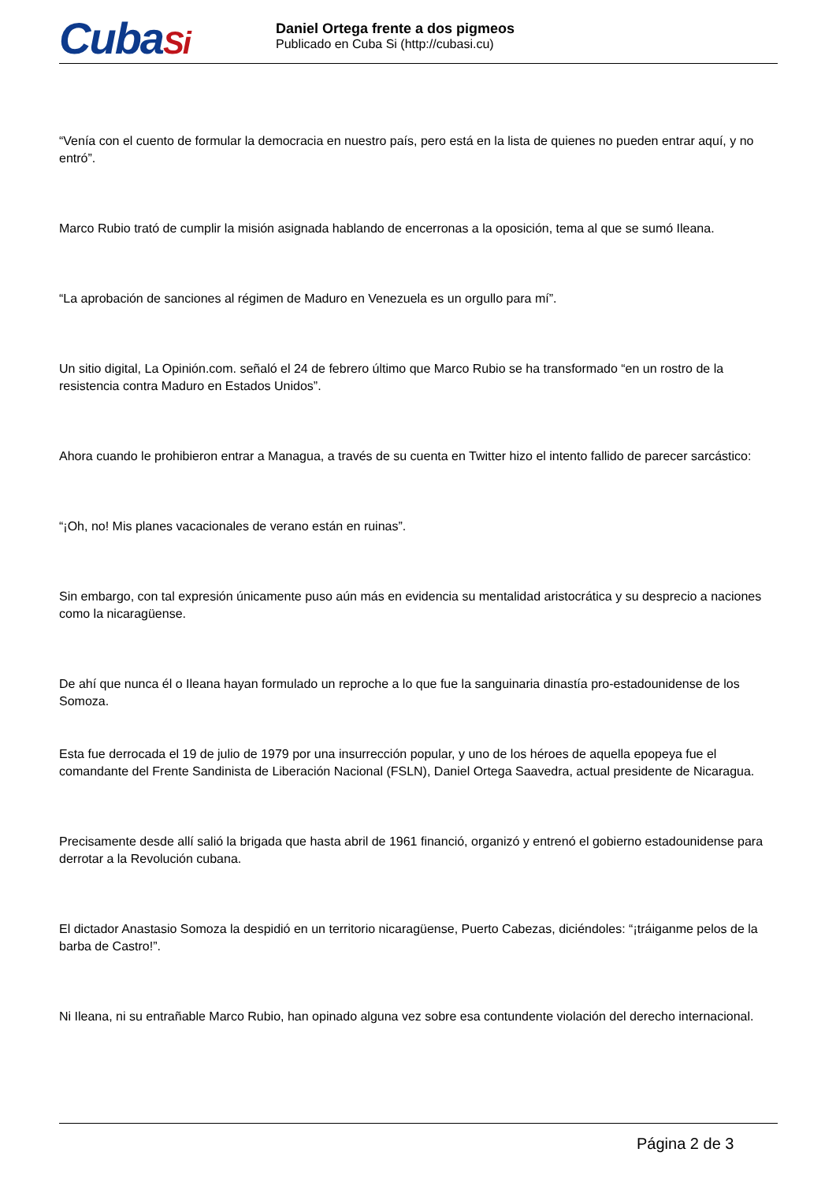CubaSi
Daniel Ortega frente a dos pigmeos
Publicado en Cuba Si (http://cubasi.cu)
“Venía con el cuento de formular la democracia en nuestro país, pero está en la lista de quienes no pueden entrar aquí, y no entró”.
Marco Rubio trató de cumplir la misión asignada hablando de encerronas a la oposición, tema al que se sumó Ileana.
“La aprobación de sanciones al régimen de Maduro en Venezuela es un orgullo para mí”.
Un sitio digital, La Opinión.com. señaló el 24 de febrero último que Marco Rubio se ha transformado “en un rostro de la resistencia contra Maduro en Estados Unidos”.
Ahora cuando le prohibieron entrar a Managua, a través de su cuenta en Twitter hizo el intento fallido de parecer sarcástico:
“¡Oh, no! Mis planes vacacionales de verano están en ruinas”.
Sin embargo, con tal expresión únicamente puso aún más en evidencia su mentalidad aristocrática y su desprecio a naciones como la nicaragüense.
De ahí que nunca él o Ileana hayan formulado un reproche a lo que fue la sanguinaria dinastía pro-estadounidense de los Somoza.
Esta fue derrocada el 19 de julio de 1979 por una insurrección popular, y uno de los héroes de aquella epopeya fue el comandante del Frente Sandinista de Liberación Nacional (FSLN), Daniel Ortega Saavedra, actual presidente de Nicaragua.
Precisamente desde allí salió la brigada que hasta abril de 1961 financió, organizó y entrenó el gobierno estadounidense para derrotar a la Revolución cubana.
El dictador Anastasio Somoza la despidió en un territorio nicaragüense, Puerto Cabezas, diciéndoles: “¡tráiganme pelos de la barba de Castro!”.
Ni Ileana, ni su entrañable Marco Rubio, han opinado alguna vez sobre esa contundente violación del derecho internacional.
Página 2 de 3